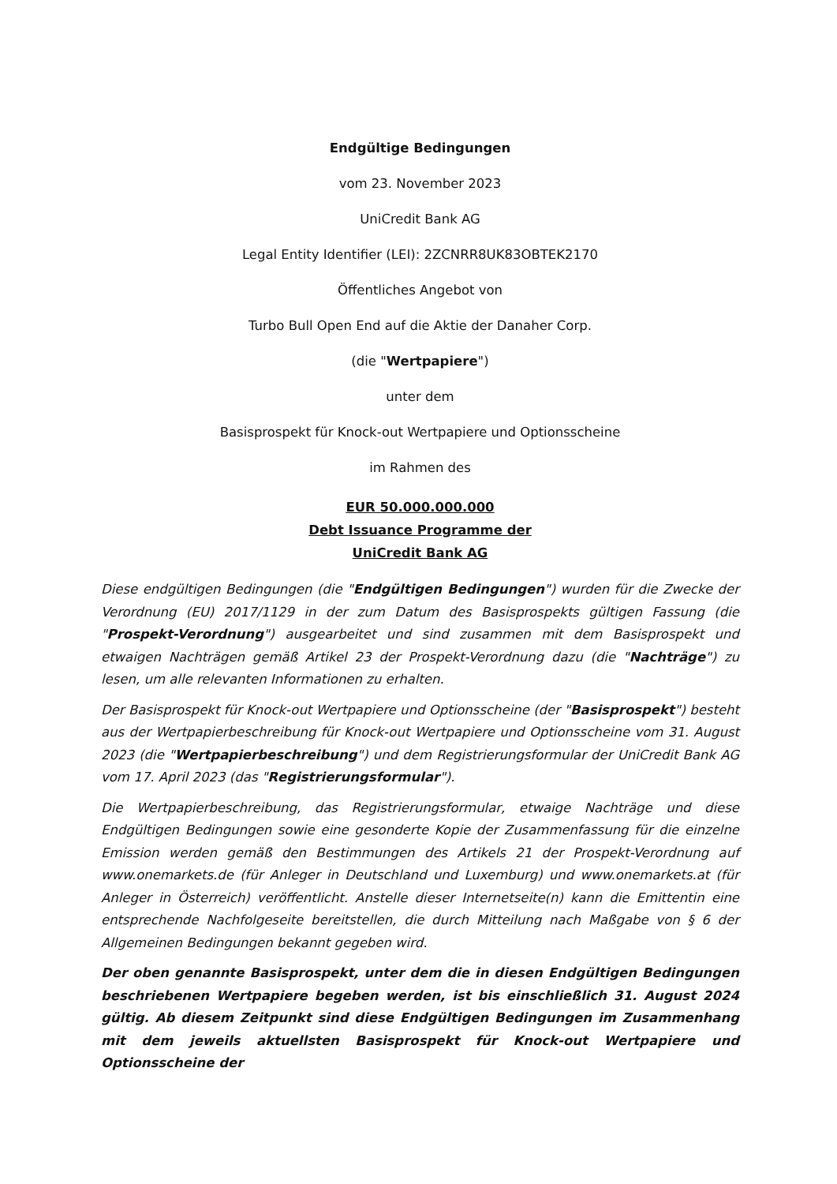Endgültige Bedingungen
vom 23. November 2023
UniCredit Bank AG
Legal Entity Identifier (LEI): 2ZCNRR8UK83OBTEK2170
Öffentliches Angebot von
Turbo Bull Open End auf die Aktie der Danaher Corp.
(die "Wertpapiere")
unter dem
Basisprospekt für Knock-out Wertpapiere und Optionsscheine
im Rahmen des
EUR 50.000.000.000
Debt Issuance Programme der
UniCredit Bank AG
Diese endgültigen Bedingungen (die "Endgültigen Bedingungen") wurden für die Zwecke der Verordnung (EU) 2017/1129 in der zum Datum des Basisprospekts gültigen Fassung (die "Prospekt-Verordnung") ausgearbeitet und sind zusammen mit dem Basisprospekt und etwaigen Nachträgen gemäß Artikel 23 der Prospekt-Verordnung dazu (die "Nachträge") zu lesen, um alle relevanten Informationen zu erhalten.
Der Basisprospekt für Knock-out Wertpapiere und Optionsscheine (der "Basisprospekt") besteht aus der Wertpapierbeschreibung für Knock-out Wertpapiere und Optionsscheine vom 31. August 2023 (die "Wertpapierbeschreibung") und dem Registrierungsformular der UniCredit Bank AG vom 17. April 2023 (das "Registrierungsformular").
Die Wertpapierbeschreibung, das Registrierungsformular, etwaige Nachträge und diese Endgültigen Bedingungen sowie eine gesonderte Kopie der Zusammenfassung für die einzelne Emission werden gemäß den Bestimmungen des Artikels 21 der Prospekt-Verordnung auf www.onemarkets.de (für Anleger in Deutschland und Luxemburg) und www.onemarkets.at (für Anleger in Österreich) veröffentlicht. Anstelle dieser Internetseite(n) kann die Emittentin eine entsprechende Nachfolgeseite bereitstellen, die durch Mitteilung nach Maßgabe von § 6 der Allgemeinen Bedingungen bekannt gegeben wird.
Der oben genannte Basisprospekt, unter dem die in diesen Endgültigen Bedingungen beschriebenen Wertpapiere begeben werden, ist bis einschließlich 31. August 2024 gültig. Ab diesem Zeitpunkt sind diese Endgültigen Bedingungen im Zusammenhang mit dem jeweils aktuellsten Basisprospekt für Knock-out Wertpapiere und Optionsscheine der